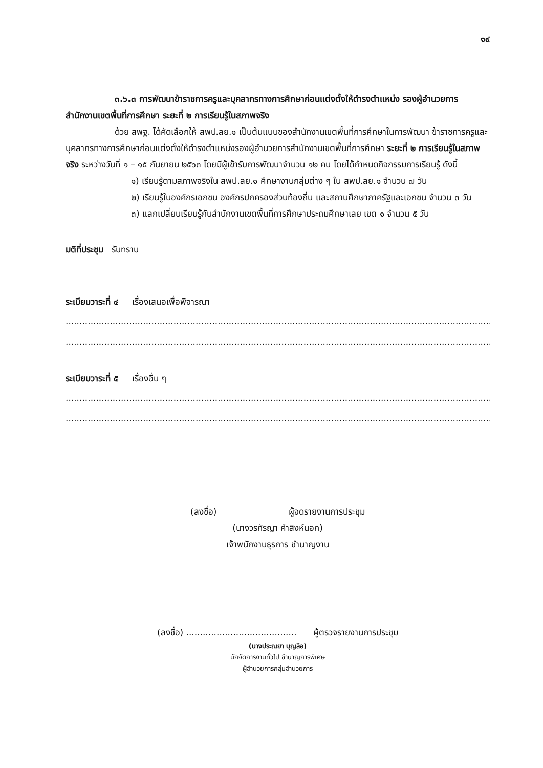๑๙
๓.๖.๓ การพัฒนาข้าราชการครูและบุคลากรทางการศึกษาก่อนแต่งตั้งให้ดำรงตำแหน่ง รองผู้อำนวยการสำนักงานเขตพื้นที่การศึกษา ระยะที่ ๒ การเรียนรู้ในสภาพจริง
ด้วย สพฐ. ได้คัดเลือกให้ สพป.ลย.๑ เป็นต้นแบบของสำนักงานเขตพื้นที่การศึกษาในการพัฒนา ข้าราชการครูและบุคลากรทางการศึกษาก่อนแต่งตั้งให้ดำรงตำแหน่งรองผู้อำนวยการสำนักงานเขตพื้นที่การศึกษา ระยะที่ ๒ การเรียนรู้ในสภาพจริง ระหว่างวันที่ ๑ – ๑๕ กันยายน ๒๕๖๓ โดยมีผู้เข้ารับการพัฒนาจำนวน ๑๒ คน โดยได้กำหนดกิจกรรมการเรียนรู้ ดังนี้
๑) เรียนรู้ตามสภาพจริงใน สพป.ลย.๑ ศึกษางานกลุ่มต่าง ๆ ใน สพป.ลย.๑ จำนวน ๗ วัน
๒) เรียนรู้ในองค์กรเอกชน องค์กรปกครองส่วนท้องถิ่น และสถานศึกษาภาครัฐและเอกชน จำนวน ๓ วัน
๓) แลกเปลี่ยนเรียนรู้กับสำนักงานเขตพื้นที่การศึกษาประถมศึกษาเลย เขต ๑ จำนวน ๕ วัน
มติที่ประชุม รับทราบ
ระเบียบวาระที่ ๔ เรื่องเสนอเพื่อพิจารณา
....................................................................................................................................................................................................
....................................................................................................................................................................................................
ระเบียบวาระที่ ๕ เรื่องอื่น ๆ
....................................................................................................................................................................................................
....................................................................................................................................................................................................
(ลงชื่อ) ผู้จดรายงานการประชุม
(นางวรกัรญา คำสิงห์นอก)
เจ้าพนักงานธุรการ ชำนาญงาน
(ลงชื่อ) ........................................ ผู้ตรวจรายงานการประชุม
(นางประณยา บุญลือ)
นักจัดการงานทั่วไป ชำนาญการพิเศษ
ผู้อำนวยการกลุ่มอำนวยการ